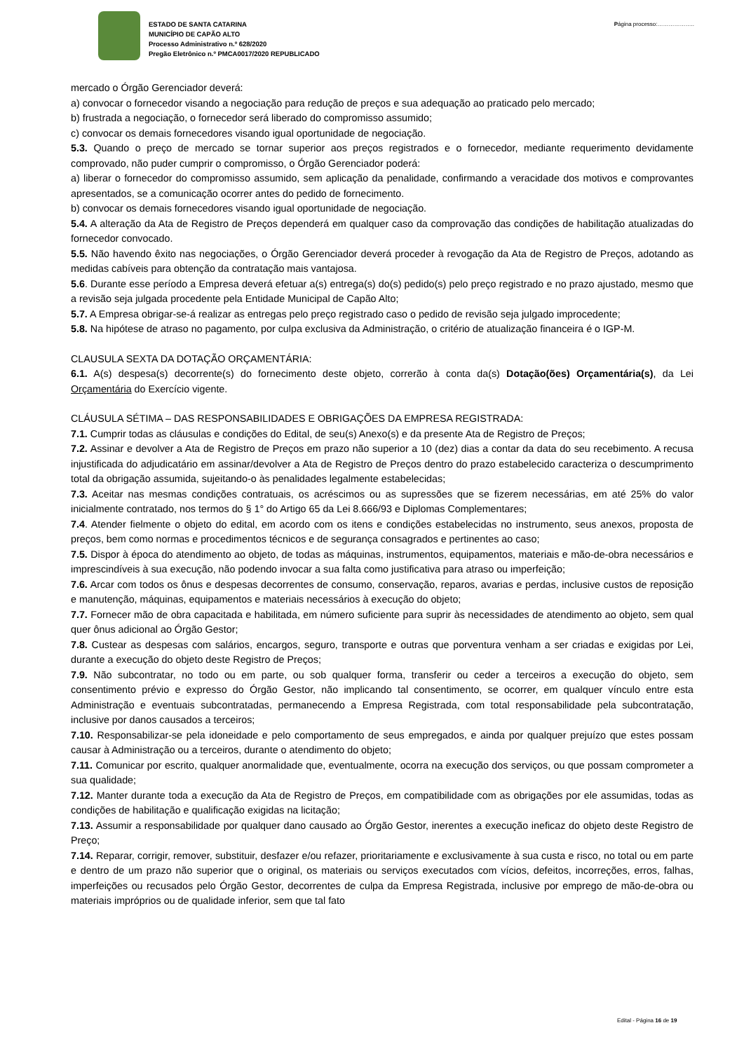ESTADO DE SANTA CATARINA
MUNICÍPIO DE CAPÃO ALTO
Processo Administrativo n.º 628/2020
Pregão Eletrônico n.º PMCA0017/2020 REPUBLICADO
Página processo:………………..
mercado o Órgão Gerenciador deverá:
a) convocar o fornecedor visando a negociação para redução de preços e sua adequação ao praticado pelo mercado;
b) frustrada a negociação, o fornecedor será liberado do compromisso assumido;
c) convocar os demais fornecedores visando igual oportunidade de negociação.
5.3. Quando o preço de mercado se tornar superior aos preços registrados e o fornecedor, mediante requerimento devidamente comprovado, não puder cumprir o compromisso, o Órgão Gerenciador poderá:
a) liberar o fornecedor do compromisso assumido, sem aplicação da penalidade, confirmando a veracidade dos motivos e comprovantes apresentados, se a comunicação ocorrer antes do pedido de fornecimento.
b) convocar os demais fornecedores visando igual oportunidade de negociação.
5.4. A alteração da Ata de Registro de Preços dependerá em qualquer caso da comprovação das condições de habilitação atualizadas do fornecedor convocado.
5.5. Não havendo êxito nas negociações, o Órgão Gerenciador deverá proceder à revogação da Ata de Registro de Preços, adotando as medidas cabíveis para obtenção da contratação mais vantajosa.
5.6. Durante esse período a Empresa deverá efetuar a(s) entrega(s) do(s) pedido(s) pelo preço registrado e no prazo ajustado, mesmo que a revisão seja julgada procedente pela Entidade Municipal de Capão Alto;
5.7. A Empresa obrigar-se-á realizar as entregas pelo preço registrado caso o pedido de revisão seja julgado improcedente;
5.8. Na hipótese de atraso no pagamento, por culpa exclusiva da Administração, o critério de atualização financeira é o IGP-M.
CLAUSULA SEXTA DA DOTAÇÃO ORÇAMENTÁRIA:
6.1. A(s) despesa(s) decorrente(s) do fornecimento deste objeto, correrão à conta da(s) Dotação(ões) Orçamentária(s), da Lei Orçamentária do Exercício vigente.
CLÁUSULA SÉTIMA – DAS RESPONSABILIDADES E OBRIGAÇÕES DA EMPRESA REGISTRADA:
7.1. Cumprir todas as cláusulas e condições do Edital, de seu(s) Anexo(s) e da presente Ata de Registro de Preços;
7.2. Assinar e devolver a Ata de Registro de Preços em prazo não superior a 10 (dez) dias a contar da data do seu recebimento. A recusa injustificada do adjudicatário em assinar/devolver a Ata de Registro de Preços dentro do prazo estabelecido caracteriza o descumprimento total da obrigação assumida, sujeitando-o às penalidades legalmente estabelecidas;
7.3. Aceitar nas mesmas condições contratuais, os acréscimos ou as supressões que se fizerem necessárias, em até 25% do valor inicialmente contratado, nos termos do § 1° do Artigo 65 da Lei 8.666/93 e Diplomas Complementares;
7.4. Atender fielmente o objeto do edital, em acordo com os itens e condições estabelecidas no instrumento, seus anexos, proposta de preços, bem como normas e procedimentos técnicos e de segurança consagrados e pertinentes ao caso;
7.5. Dispor à época do atendimento ao objeto, de todas as máquinas, instrumentos, equipamentos, materiais e mão-de-obra necessários e imprescindíveis à sua execução, não podendo invocar a sua falta como justificativa para atraso ou imperfeição;
7.6. Arcar com todos os ônus e despesas decorrentes de consumo, conservação, reparos, avarias e perdas, inclusive custos de reposição e manutenção, máquinas, equipamentos e materiais necessários à execução do objeto;
7.7. Fornecer mão de obra capacitada e habilitada, em número suficiente para suprir às necessidades de atendimento ao objeto, sem qual quer ônus adicional ao Órgão Gestor;
7.8. Custear as despesas com salários, encargos, seguro, transporte e outras que porventura venham a ser criadas e exigidas por Lei, durante a execução do objeto deste Registro de Preços;
7.9. Não subcontratar, no todo ou em parte, ou sob qualquer forma, transferir ou ceder a terceiros a execução do objeto, sem consentimento prévio e expresso do Órgão Gestor, não implicando tal consentimento, se ocorrer, em qualquer vínculo entre esta Administração e eventuais subcontratadas, permanecendo a Empresa Registrada, com total responsabilidade pela subcontratação, inclusive por danos causados a terceiros;
7.10. Responsabilizar-se pela idoneidade e pelo comportamento de seus empregados, e ainda por qualquer prejuízo que estes possam causar à Administração ou a terceiros, durante o atendimento do objeto;
7.11. Comunicar por escrito, qualquer anormalidade que, eventualmente, ocorra na execução dos serviços, ou que possam comprometer a sua qualidade;
7.12. Manter durante toda a execução da Ata de Registro de Preços, em compatibilidade com as obrigações por ele assumidas, todas as condições de habilitação e qualificação exigidas na licitação;
7.13. Assumir a responsabilidade por qualquer dano causado ao Órgão Gestor, inerentes a execução ineficaz do objeto deste Registro de Preço;
7.14. Reparar, corrigir, remover, substituir, desfazer e/ou refazer, prioritariamente e exclusivamente à sua custa e risco, no total ou em parte e dentro de um prazo não superior que o original, os materiais ou serviços executados com vícios, defeitos, incorreções, erros, falhas, imperfeições ou recusados pelo Órgão Gestor, decorrentes de culpa da Empresa Registrada, inclusive por emprego de mão-de-obra ou materiais impróprios ou de qualidade inferior, sem que tal fato
Edital - Página 16 de 19